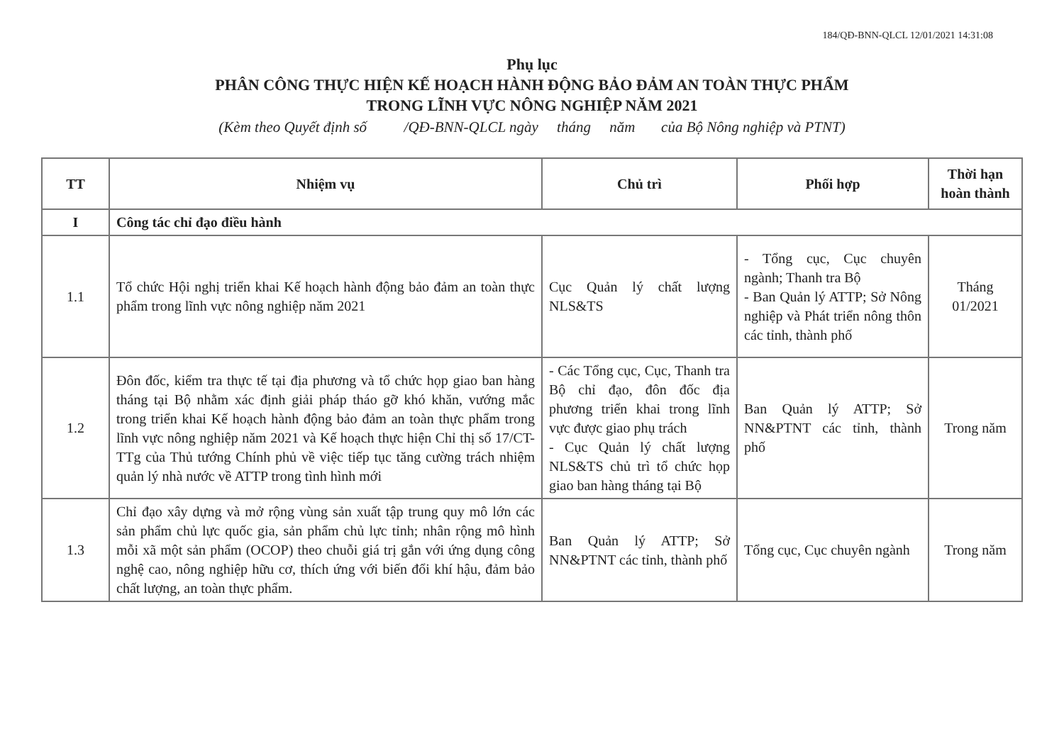184/QĐ-BNN-QLCL 12/01/2021 14:31:08
Phụ lục
PHÂN CÔNG THỰC HIỆN KẾ HOẠCH HÀNH ĐỘNG BẢO ĐẢM AN TOÀN THỰC PHẨM
TRONG LĨNH VỰC NÔNG NGHIỆP NĂM 2021
(Kèm theo Quyết định số /QĐ-BNN-QLCL ngày tháng năm của Bộ Nông nghiệp và PTNT)
| TT | Nhiệm vụ | Chủ trì | Phối hợp | Thời hạn hoàn thành |
| --- | --- | --- | --- | --- |
| I | Công tác chỉ đạo điều hành | | | |
| 1.1 | Tổ chức Hội nghị triển khai Kế hoạch hành động bảo đảm an toàn thực phẩm trong lĩnh vực nông nghiệp năm 2021 | Cục Quản lý chất lượng NLS&TS | - Tổng cục, Cục chuyên ngành; Thanh tra Bộ - Ban Quản lý ATTP; Sở Nông nghiệp và Phát triển nông thôn các tỉnh, thành phố | Tháng 01/2021 |
| 1.2 | Đôn đốc, kiểm tra thực tế tại địa phương và tổ chức họp giao ban hàng tháng tại Bộ nhằm xác định giải pháp tháo gỡ khó khăn, vướng mắc trong triển khai Kế hoạch hành động bảo đảm an toàn thực phẩm trong lĩnh vực nông nghiệp năm 2021 và Kế hoạch thực hiện Chỉ thị số 17/CT-TTg của Thủ tướng Chính phủ về việc tiếp tục tăng cường trách nhiệm quản lý nhà nước về ATTP trong tình hình mới | - Các Tổng cục, Cục, Thanh tra Bộ chỉ đạo, đôn đốc địa phương triển khai trong lĩnh vực được giao phụ trách - Cục Quản lý chất lượng NLS&TS chủ trì tổ chức họp giao ban hàng tháng tại Bộ | Ban Quản lý ATTP; Sở NN&PTNT các tỉnh, thành phố | Trong năm |
| 1.3 | Chỉ đạo xây dựng và mở rộng vùng sản xuất tập trung quy mô lớn các sản phẩm chủ lực quốc gia, sản phẩm chủ lực tỉnh; nhân rộng mô hình mỗi xã một sản phẩm (OCOP) theo chuỗi giá trị gắn với ứng dụng công nghệ cao, nông nghiệp hữu cơ, thích ứng với biến đổi khí hậu, đảm bảo chất lượng, an toàn thực phẩm. | Ban Quản lý ATTP; Sở NN&PTNT các tỉnh, thành phố | Tổng cục, Cục chuyên ngành | Trong năm |